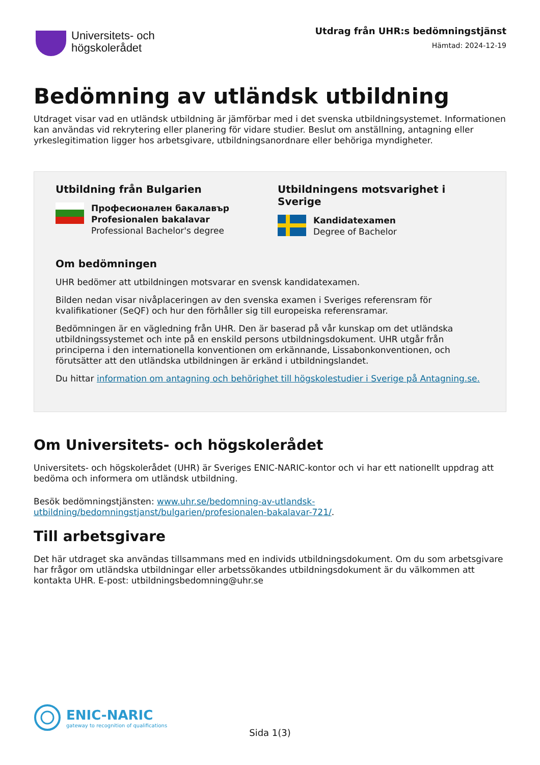Universitets- och
högskolerådet
Utdrag från UHR:s bedömningstjänst
Hämtad: 2024-12-19
Bedömning av utländsk utbildning
Utdraget visar vad en utländsk utbildning är jämförbar med i det svenska utbildningsystemet. Informationen kan användas vid rekrytering eller planering för vidare studier. Beslut om anställning, antagning eller yrkeslegitimation ligger hos arbetsgivare, utbildningsanordnare eller behöriga myndigheter.
Utbildning från Bulgarien
Професионален бакалавър
Profesionalen bakalavar
Professional Bachelor's degree
Utbildningens motsvarighet i Sverige
Kandidatexamen
Degree of Bachelor
Om bedömningen
UHR bedömer att utbildningen motsvarar en svensk kandidatexamen.
Bilden nedan visar nivåplaceringen av den svenska examen i Sveriges referensram för kvalifikationer (SeQF) och hur den förhåller sig till europeiska referensramar.
Bedömningen är en vägledning från UHR. Den är baserad på vår kunskap om det utländska utbildningssystemet och inte på en enskild persons utbildningsdokument. UHR utgår från principerna i den internationella konventionen om erkännande, Lissabonkonventionen, och förutsätter att den utländska utbildningen är erkänd i utbildningslandet.
Du hittar information om antagning och behörighet till högskolestudier i Sverige på Antagning.se.
Om Universitets- och högskolerådet
Universitets- och högskolerådet (UHR) är Sveriges ENIC-NARIC-kontor och vi har ett nationellt uppdrag att bedöma och informera om utländsk utbildning.
Besök bedömningstjänsten: www.uhr.se/bedomning-av-utlandsk-utbildning/bedomningstjanst/bulgarien/profesionalen-bakalavar-721/.
Till arbetsgivare
Det här utdraget ska användas tillsammans med en individs utbildningsdokument. Om du som arbetsgivare har frågor om utländska utbildningar eller arbetssökandes utbildningsdokument är du välkommen att kontakta UHR. E-post: utbildningsbedomning@uhr.se
ENIC-NARIC
gateway to recognition of qualifications
Sida 1(3)